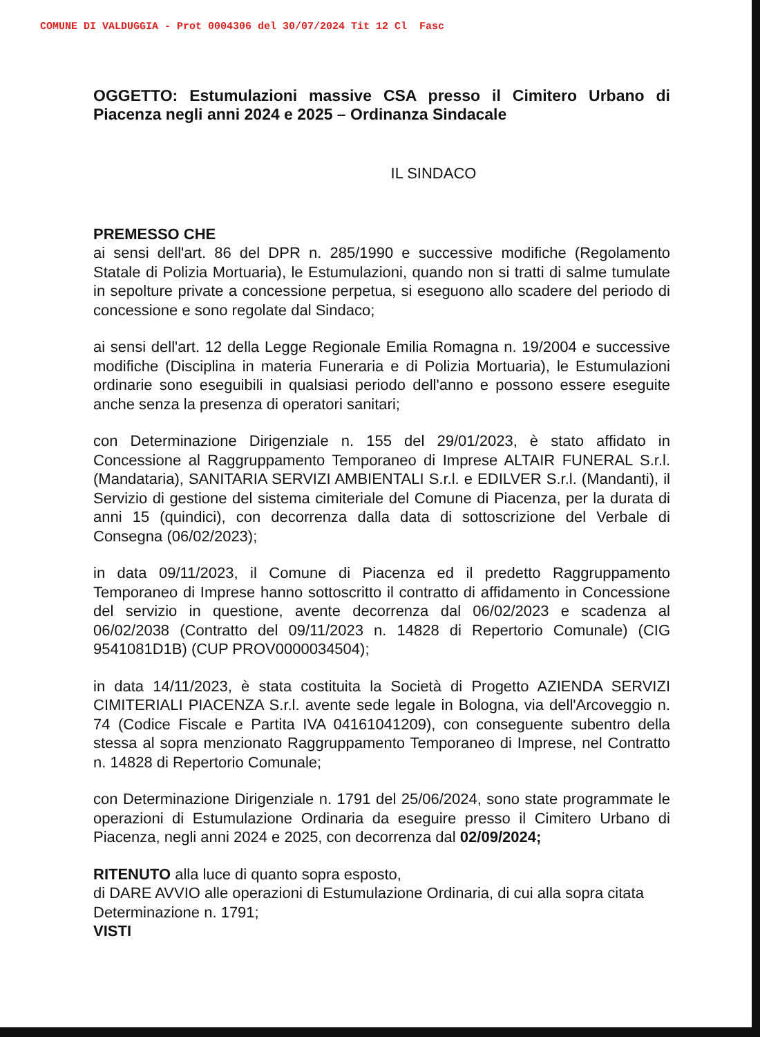COMUNE DI VALDUGGIA - Prot 0004306 del 30/07/2024 Tit 12 Cl Fasc
OGGETTO: Estumulazioni massive CSA presso il Cimitero Urbano di Piacenza negli anni 2024 e 2025 – Ordinanza Sindacale
IL SINDACO
PREMESSO CHE
ai sensi dell'art. 86 del DPR n. 285/1990 e successive modifiche (Regolamento Statale di Polizia Mortuaria), le Estumulazioni, quando non si tratti di salme tumulate in sepolture private a concessione perpetua, si eseguono allo scadere del periodo di concessione e sono regolate dal Sindaco;
ai sensi dell'art. 12 della Legge Regionale Emilia Romagna n. 19/2004 e successive modifiche (Disciplina in materia Funeraria e di Polizia Mortuaria), le Estumulazioni ordinarie sono eseguibili in qualsiasi periodo dell'anno e possono essere eseguite anche senza la presenza di operatori sanitari;
con Determinazione Dirigenziale n. 155 del 29/01/2023, è stato affidato in Concessione al Raggruppamento Temporaneo di Imprese ALTAIR FUNERAL S.r.l. (Mandataria), SANITARIA SERVIZI AMBIENTALI S.r.l. e EDILVER S.r.l. (Mandanti), il Servizio di gestione del sistema cimiteriale del Comune di Piacenza, per la durata di anni 15 (quindici), con decorrenza dalla data di sottoscrizione del Verbale di Consegna (06/02/2023);
in data 09/11/2023, il Comune di Piacenza ed il predetto Raggruppamento Temporaneo di Imprese hanno sottoscritto il contratto di affidamento in Concessione del servizio in questione, avente decorrenza dal 06/02/2023 e scadenza al 06/02/2038 (Contratto del 09/11/2023 n. 14828 di Repertorio Comunale) (CIG 9541081D1B) (CUP PROV0000034504);
in data 14/11/2023, è stata costituita la Società di Progetto AZIENDA SERVIZI CIMITERIALI PIACENZA S.r.l. avente sede legale in Bologna, via dell'Arcoveggio n. 74 (Codice Fiscale e Partita IVA 04161041209), con conseguente subentro della stessa al sopra menzionato Raggruppamento Temporaneo di Imprese, nel Contratto n. 14828 di Repertorio Comunale;
con Determinazione Dirigenziale n. 1791 del 25/06/2024, sono state programmate le operazioni di Estumulazione Ordinaria da eseguire presso il Cimitero Urbano di Piacenza, negli anni 2024 e 2025, con decorrenza dal 02/09/2024;
RITENUTO alla luce di quanto sopra esposto,
di DARE AVVIO alle operazioni di Estumulazione Ordinaria, di cui alla sopra citata Determinazione n. 1791;
VISTI